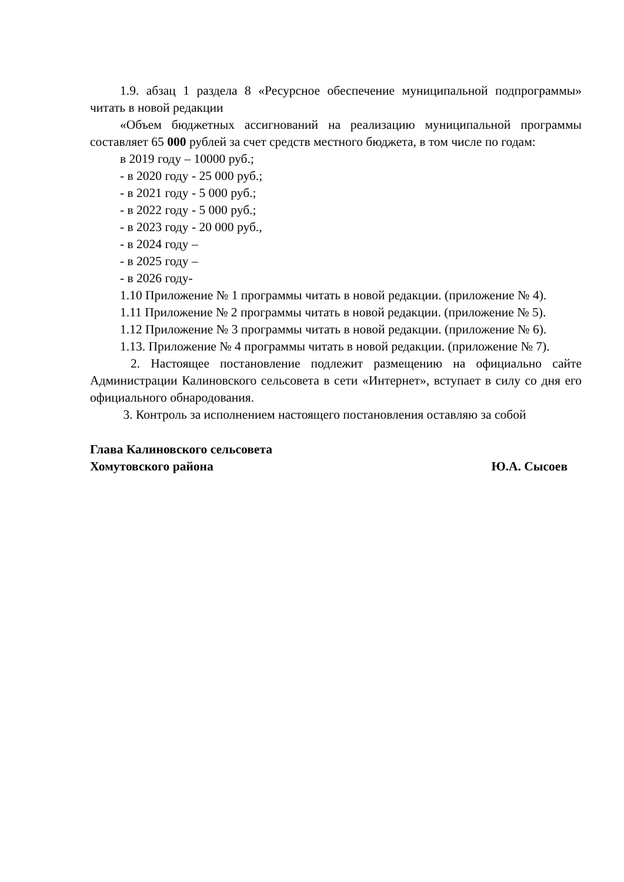1.9. абзац 1 раздела 8 «Ресурсное обеспечение муниципальной подпрограммы» читать в новой редакции
«Объем бюджетных ассигнований на реализацию муниципальной программы составляет 65 000 рублей за счет средств местного бюджета, в том числе по годам:
в 2019 году – 10000 руб.;
- в 2020 году - 25 000 руб.;
- в 2021 году - 5 000 руб.;
- в 2022 году - 5 000 руб.;
- в 2023 году - 20 000 руб.,
- в 2024 году –
- в 2025 году –
- в 2026 году-
1.10 Приложение № 1 программы читать в новой редакции. (приложение № 4).
1.11 Приложение № 2 программы читать в новой редакции. (приложение № 5).
1.12 Приложение № 3 программы читать в новой редакции. (приложение № 6).
1.13. Приложение № 4 программы читать в новой редакции. (приложение № 7).
2. Настоящее постановление подлежит размещению на официально сайте Администрации Калиновского сельсовета в сети «Интернет», вступает в силу со дня его официального обнародования.
3. Контроль за исполнением настоящего постановления оставляю за собой
Глава Калиновского сельсовета
Хомутовского района Ю.А. Сысоев